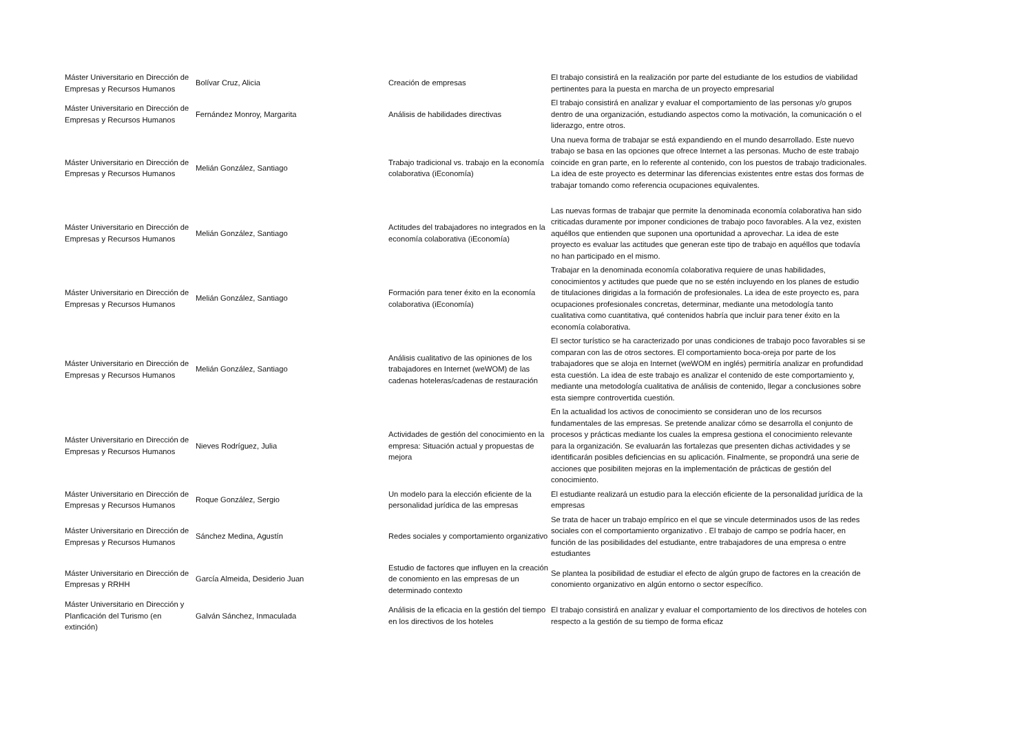| Máster Universitario en Dirección de Empresas y Recursos Humanos | Bolívar Cruz, Alicia | Creación de empresas | El trabajo consistirá en la realización por parte del estudiante de los estudios de viabilidad pertinentes para la puesta en marcha de un proyecto empresarial |
| Máster Universitario en Dirección de Empresas y Recursos Humanos | Fernández Monroy, Margarita | Análisis de habilidades directivas | El trabajo consistirá en analizar y evaluar el comportamiento de las personas y/o grupos dentro de una organización, estudiando aspectos como la motivación, la comunicación o el liderazgo, entre otros. |
| Máster Universitario en Dirección de Empresas y Recursos Humanos | Melián González, Santiago | Trabajo tradicional vs. trabajo en la economía colaborativa (iEconomía) | Una nueva forma de trabajar se está expandiendo en el mundo desarrollado. Este nuevo trabajo se basa en las opciones que ofrece Internet a las personas. Mucho de este trabajo coincide en gran parte, en lo referente al contenido, con los puestos de trabajo tradicionales. La idea de este proyecto es determinar las diferencias existentes entre estas dos formas de trabajar tomando como referencia ocupaciones equivalentes. |
| Máster Universitario en Dirección de Empresas y Recursos Humanos | Melián González, Santiago | Actitudes del trabajadores no integrados en la economía colaborativa (iEconomía) | Las nuevas formas de trabajar que permite la denominada economía colaborativa han sido criticadas duramente por imponer condiciones de trabajo poco favorables. A la vez, existen aquéllos que entienden que suponen una oportunidad a aprovechar. La idea de este proyecto es evaluar las actitudes que generan este tipo de trabajo en aquéllos que todavía no han participado en el mismo. |
| Máster Universitario en Dirección de Empresas y Recursos Humanos | Melián González, Santiago | Formación para tener éxito en la economía colaborativa (iEconomía) | Trabajar en la denominada economía colaborativa requiere de unas habilidades, conocimientos y actitudes que puede que no se estén incluyendo en los planes de estudio de titulaciones dirigidas a la formación de profesionales. La idea de este proyecto es, para ocupaciones profesionales concretas, determinar, mediante una metodología tanto cualitativa como cuantitativa, qué contenidos habría que incluir para tener éxito en la economía colaborativa. |
| Máster Universitario en Dirección de Empresas y Recursos Humanos | Melián González, Santiago | Análisis cualitativo de las opiniones de los trabajadores en Internet (weWOM) de las cadenas hoteleras/cadenas de restauración | El sector turístico se ha caracterizado por unas condiciones de trabajo poco favorables si se comparan con las de otros sectores. El comportamiento boca-oreja por parte de los trabajadores que se aloja en Internet (weWOM en inglés) permitiría analizar en profundidad esta cuestión. La idea de este trabajo es analizar el contenido de este comportamiento y, mediante una metodología cualitativa de análisis de contenido, llegar a conclusiones sobre esta siempre controvertida cuestión. |
| Máster Universitario en Dirección de Empresas y Recursos Humanos | Nieves Rodríguez, Julia | Actividades de gestión del conocimiento en la empresa: Situación actual y propuestas de mejora | En la actualidad los activos de conocimiento se consideran uno de los recursos fundamentales de las empresas. Se pretende analizar cómo se desarrolla el conjunto de procesos y prácticas mediante los cuales la empresa gestiona el conocimiento relevante para la organización. Se evaluarán las fortalezas que presenten dichas actividades y se identificarán posibles deficiencias en su aplicación. Finalmente, se propondrá una serie de acciones que posibiliten mejoras en la implementación de prácticas de gestión del conocimiento. |
| Máster Universitario en Dirección de Empresas y Recursos Humanos | Roque González, Sergio | Un modelo para la elección eficiente de la personalidad jurídica de las empresas | El estudiante realizará un estudio para la elección eficiente de la personalidad jurídica de la empresas |
| Máster Universitario en Dirección de Empresas y Recursos Humanos | Sánchez Medina, Agustín | Redes sociales y comportamiento organizativo | Se trata de hacer un trabajo empírico en el que se vincule determinados usos de las redes sociales con el comportamiento organizativo . El trabajo de campo se podría hacer, en función de las posibilidades del estudiante, entre trabajadores de una empresa o entre estudiantes |
| Máster Universitario en Dirección de Empresas y RRHH | García Almeida, Desiderio Juan | Estudio de factores que influyen en la creación de conomiento en las empresas de un determinado contexto | Se plantea la posibilidad de estudiar el efecto de algún grupo de factores en la creación de conomiento organizativo en algún entorno o sector específico. |
| Máster Universitario en Dirección y Planficación del Turismo (en extinción) | Galván Sánchez, Inmaculada | Análisis de la eficacia en la gestión del tiempo en los directivos de los hoteles | El trabajo consistirá en analizar y evaluar el comportamiento de los directivos de hoteles con respecto a la gestión de su tiempo de forma eficaz |